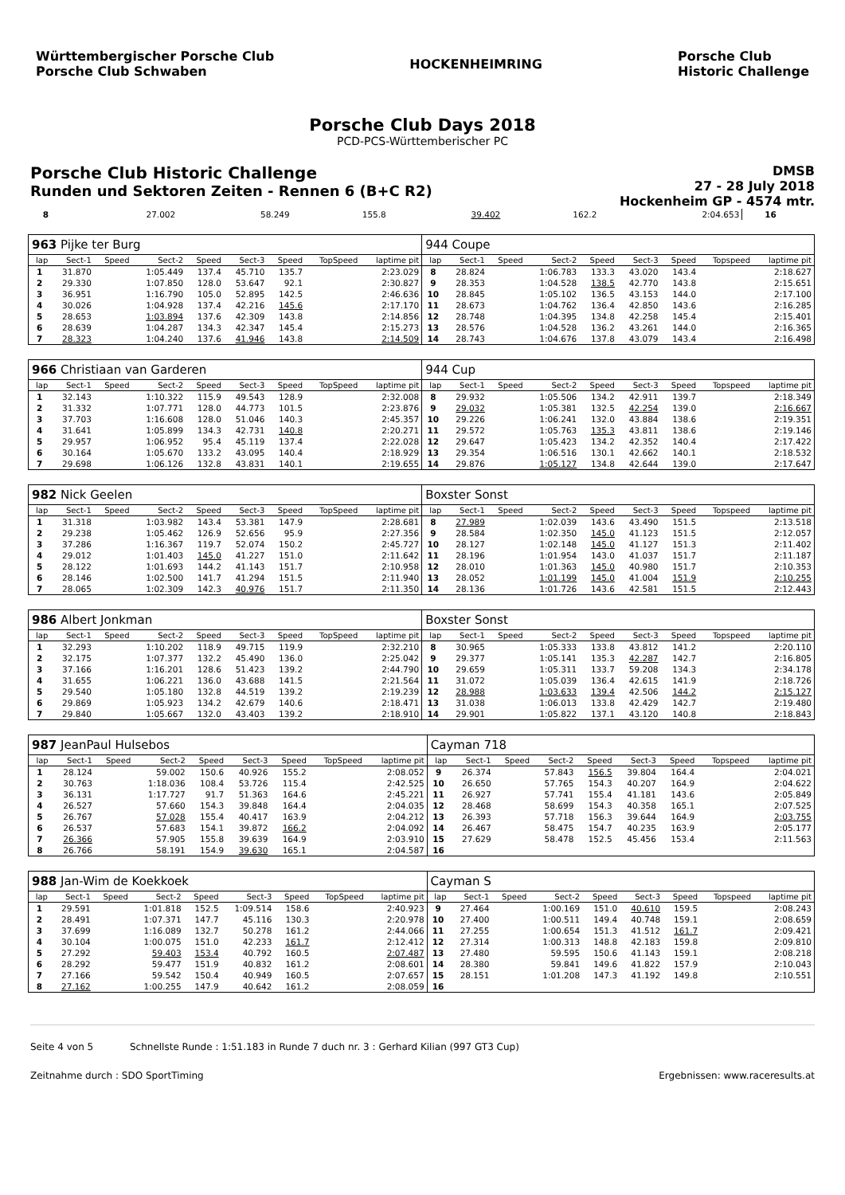Württembergischer Porsche Club
Porsche Club Schwaben
HOCKENHEIMRING
Porsche Club
Historic Challenge
Porsche Club Days 2018
PCD-PCS-Württemberischer PC
Porsche Club Historic Challenge
Runden und Sektoren Zeiten - Rennen 6 (B+C R2)
DMSB
27 - 28 July 2018
Hockenheim GP - 4574 mtr.
| 8 | 27.002 | 58.249 | 155.8 | 39.402 | 162.2 | 2:04.653 | 16 | |
| 963 Pijke ter Burg | | | | | | | | | 944 Coupe | | | | | | | | |
| lap | Sect-1 | Speed | Sect-2 | Speed | Sect-3 | Speed | TopSpeed | laptime pit | lap | Sect-1 | Speed | Sect-2 | Speed | Sect-3 | Speed | Topspeed | laptime pit |
| 1 | 31.870 | | 1:05.449 | 137.4 | 45.710 | 135.7 | | 2:23.029 | 8 | 28.824 | | 1:06.783 | 133.3 | 43.020 | 143.4 | | 2:18.627 |
| 2 | 29.330 | | 1:07.850 | 128.0 | 53.647 | 92.1 | | 2:30.827 | 9 | 28.353 | | 1:04.528 | 138.5 | 42.770 | 143.8 | | 2:15.651 |
| 3 | 36.951 | | 1:16.790 | 105.0 | 52.895 | 142.5 | | 2:46.636 | 10 | 28.845 | | 1:05.102 | 136.5 | 43.153 | 144.0 | | 2:17.100 |
| 4 | 30.026 | | 1:04.928 | 137.4 | 42.216 | 145.6 | | 2:17.170 | 11 | 28.673 | | 1:04.762 | 136.4 | 42.850 | 143.6 | | 2:16.285 |
| 5 | 28.653 | | 1:03.894 | 137.6 | 42.309 | 143.8 | | 2:14.856 | 12 | 28.748 | | 1:04.395 | 134.8 | 42.258 | 145.4 | | 2:15.401 |
| 6 | 28.639 | | 1:04.287 | 134.3 | 42.347 | 145.4 | | 2:15.273 | 13 | 28.576 | | 1:04.528 | 136.2 | 43.261 | 144.0 | | 2:16.365 |
| 7 | 28.323 | | 1:04.240 | 137.6 | 41.946 | 143.8 | | 2:14.509 | 14 | 28.743 | | 1:04.676 | 137.8 | 43.079 | 143.4 | | 2:16.498 |
| 966 Christiaan van Garderen | | | | | | | | | 944 Cup | | | | | | | | |
| lap | Sect-1 | Speed | Sect-2 | Speed | Sect-3 | Speed | TopSpeed | laptime pit | lap | Sect-1 | Speed | Sect-2 | Speed | Sect-3 | Speed | Topspeed | laptime pit |
| 1 | 32.143 | | 1:10.322 | 115.9 | 49.543 | 128.9 | | 2:32.008 | 8 | 29.932 | | 1:05.506 | 134.2 | 42.911 | 139.7 | | 2:18.349 |
| 2 | 31.332 | | 1:07.771 | 128.0 | 44.773 | 101.5 | | 2:23.876 | 9 | 29.032 | | 1:05.381 | 132.5 | 42.254 | 139.0 | | 2:16.667 |
| 3 | 37.703 | | 1:16.608 | 128.0 | 51.046 | 140.3 | | 2:45.357 | 10 | 29.226 | | 1:06.241 | 132.0 | 43.884 | 138.6 | | 2:19.351 |
| 4 | 31.641 | | 1:05.899 | 134.3 | 42.731 | 140.8 | | 2:20.271 | 11 | 29.572 | | 1:05.763 | 135.3 | 43.811 | 138.6 | | 2:19.146 |
| 5 | 29.957 | | 1:06.952 | 95.4 | 45.119 | 137.4 | | 2:22.028 | 12 | 29.647 | | 1:05.423 | 134.2 | 42.352 | 140.4 | | 2:17.422 |
| 6 | 30.164 | | 1:05.670 | 133.2 | 43.095 | 140.4 | | 2:18.929 | 13 | 29.354 | | 1:06.516 | 130.1 | 42.662 | 140.1 | | 2:18.532 |
| 7 | 29.698 | | 1:06.126 | 132.8 | 43.831 | 140.1 | | 2:19.655 | 14 | 29.876 | | 1:05.127 | 134.8 | 42.644 | 139.0 | | 2:17.647 |
| 982 Nick Geelen | | | | | | | | | Boxster Sonst | | | | | | | | |
| lap | Sect-1 | Speed | Sect-2 | Speed | Sect-3 | Speed | TopSpeed | laptime pit | lap | Sect-1 | Speed | Sect-2 | Speed | Sect-3 | Speed | Topspeed | laptime pit |
| 1 | 31.318 | | 1:03.982 | 143.4 | 53.381 | 147.9 | | 2:28.681 | 8 | 27.989 | | 1:02.039 | 143.6 | 43.490 | 151.5 | | 2:13.518 |
| 2 | 29.238 | | 1:05.462 | 126.9 | 52.656 | 95.9 | | 2:27.356 | 9 | 28.584 | | 1:02.350 | 145.0 | 41.123 | 151.5 | | 2:12.057 |
| 3 | 37.286 | | 1:16.367 | 119.7 | 52.074 | 150.2 | | 2:45.727 | 10 | 28.127 | | 1:02.148 | 145.0 | 41.127 | 151.3 | | 2:11.402 |
| 4 | 29.012 | | 1:01.403 | 145.0 | 41.227 | 151.0 | | 2:11.642 | 11 | 28.196 | | 1:01.954 | 143.0 | 41.037 | 151.7 | | 2:11.187 |
| 5 | 28.122 | | 1:01.693 | 144.2 | 41.143 | 151.7 | | 2:10.958 | 12 | 28.010 | | 1:01.363 | 145.0 | 40.980 | 151.7 | | 2:10.353 |
| 6 | 28.146 | | 1:02.500 | 141.7 | 41.294 | 151.5 | | 2:11.940 | 13 | 28.052 | | 1:01.199 | 145.0 | 41.004 | 151.9 | | 2:10.255 |
| 7 | 28.065 | | 1:02.309 | 142.3 | 40.976 | 151.7 | | 2:11.350 | 14 | 28.136 | | 1:01.726 | 143.6 | 42.581 | 151.5 | | 2:12.443 |
| 986 Albert Jonkman | | | | | | | | | Boxster Sonst | | | | | | | | |
| lap | Sect-1 | Speed | Sect-2 | Speed | Sect-3 | Speed | TopSpeed | laptime pit | lap | Sect-1 | Speed | Sect-2 | Speed | Sect-3 | Speed | Topspeed | laptime pit |
| 1 | 32.293 | | 1:10.202 | 118.9 | 49.715 | 119.9 | | 2:32.210 | 8 | 30.965 | | 1:05.333 | 133.8 | 43.812 | 141.2 | | 2:20.110 |
| 2 | 32.175 | | 1:07.377 | 132.2 | 45.490 | 136.0 | | 2:25.042 | 9 | 29.377 | | 1:05.141 | 135.3 | 42.287 | 142.7 | | 2:16.805 |
| 3 | 37.166 | | 1:16.201 | 128.6 | 51.423 | 139.2 | | 2:44.790 | 10 | 29.659 | | 1:05.311 | 133.7 | 59.208 | 134.3 | | 2:34.178 |
| 4 | 31.655 | | 1:06.221 | 136.0 | 43.688 | 141.5 | | 2:21.564 | 11 | 31.072 | | 1:05.039 | 136.4 | 42.615 | 141.9 | | 2:18.726 |
| 5 | 29.540 | | 1:05.180 | 132.8 | 44.519 | 139.2 | | 2:19.239 | 12 | 28.988 | | 1:03.633 | 139.4 | 42.506 | 144.2 | | 2:15.127 |
| 6 | 29.869 | | 1:05.923 | 134.2 | 42.679 | 140.6 | | 2:18.471 | 13 | 31.038 | | 1:06.013 | 133.8 | 42.429 | 142.7 | | 2:19.480 |
| 7 | 29.840 | | 1:05.667 | 132.0 | 43.403 | 139.2 | | 2:18.910 | 14 | 29.901 | | 1:05.822 | 137.1 | 43.120 | 140.8 | | 2:18.843 |
| 987 JeanPaul Hulsebos | | | | | | | | | Cayman 718 | | | | | | | | |
| lap | Sect-1 | Speed | Sect-2 | Speed | Sect-3 | Speed | TopSpeed | laptime pit | lap | Sect-1 | Speed | Sect-2 | Speed | Sect-3 | Speed | Topspeed | laptime pit |
| 1 | 28.124 | | 59.002 | 150.6 | 40.926 | 155.2 | | 2:08.052 | 9 | 26.374 | | 57.843 | 156.5 | 39.804 | 164.4 | | 2:04.021 |
| 2 | 30.763 | | 1:18.036 | 108.4 | 53.726 | 115.4 | | 2:42.525 | 10 | 26.650 | | 57.765 | 154.3 | 40.207 | 164.9 | | 2:04.622 |
| 3 | 36.131 | | 1:17.727 | 91.7 | 51.363 | 164.6 | | 2:45.221 | 11 | 26.927 | | 57.741 | 155.4 | 41.181 | 143.6 | | 2:05.849 |
| 4 | 26.527 | | 57.660 | 154.3 | 39.848 | 164.4 | | 2:04.035 | 12 | 28.468 | | 58.699 | 154.3 | 40.358 | 165.1 | | 2:07.525 |
| 5 | 26.767 | | 57.028 | 155.4 | 40.417 | 163.9 | | 2:04.212 | 13 | 26.393 | | 57.718 | 156.3 | 39.644 | 164.9 | | 2:03.755 |
| 6 | 26.537 | | 57.683 | 154.1 | 39.872 | 166.2 | | 2:04.092 | 14 | 26.467 | | 58.475 | 154.7 | 40.235 | 163.9 | | 2:05.177 |
| 7 | 26.366 | | 57.905 | 155.8 | 39.639 | 164.9 | | 2:03.910 | 15 | 27.629 | | 58.478 | 152.5 | 45.456 | 153.4 | | 2:11.563 |
| 8 | 26.766 | | 58.191 | 154.9 | 39.630 | 165.1 | | 2:04.587 | 16 | | | | | | | | |
| 988 Jan-Wim de Koekkoek | | | | | | | | | Cayman S | | | | | | | | |
| lap | Sect-1 | Speed | Sect-2 | Speed | Sect-3 | Speed | TopSpeed | laptime pit | lap | Sect-1 | Speed | Sect-2 | Speed | Sect-3 | Speed | Topspeed | laptime pit |
| 1 | 29.591 | | 1:01.818 | 152.5 | 1:09.514 | 158.6 | | 2:40.923 | 9 | 27.464 | | 1:00.169 | 151.0 | 40.610 | 159.5 | | 2:08.243 |
| 2 | 28.491 | | 1:07.371 | 147.7 | 45.116 | 130.3 | | 2:20.978 | 10 | 27.400 | | 1:00.511 | 149.4 | 40.748 | 159.1 | | 2:08.659 |
| 3 | 37.699 | | 1:16.089 | 132.7 | 50.278 | 161.2 | | 2:44.066 | 11 | 27.255 | | 1:00.654 | 151.3 | 41.512 | 161.7 | | 2:09.421 |
| 4 | 30.104 | | 1:00.075 | 151.0 | 42.233 | 161.7 | | 2:12.412 | 12 | 27.314 | | 1:00.313 | 148.8 | 42.183 | 159.8 | | 2:09.810 |
| 5 | 27.292 | | 59.403 | 153.4 | 40.792 | 160.5 | | 2:07.487 | 13 | 27.480 | | 59.595 | 150.6 | 41.143 | 159.1 | | 2:08.218 |
| 6 | 28.292 | | 59.477 | 151.9 | 40.832 | 161.2 | | 2:08.601 | 14 | 28.380 | | 59.841 | 149.6 | 41.822 | 157.9 | | 2:10.043 |
| 7 | 27.166 | | 59.542 | 150.4 | 40.949 | 160.5 | | 2:07.657 | 15 | 28.151 | | 1:01.208 | 147.3 | 41.192 | 149.8 | | 2:10.551 |
| 8 | 27.162 | | 1:00.255 | 147.9 | 40.642 | 161.2 | | 2:08.059 | 16 | | | | | | | | |
Seite 4 von 5 Schnellste Runde : 1:51.183 in Runde 7 duch nr. 3 : Gerhard Kilian (997 GT3 Cup)
Zeitnahme durch : SDO SportTiming Ergebnissen: www.raceresults.at